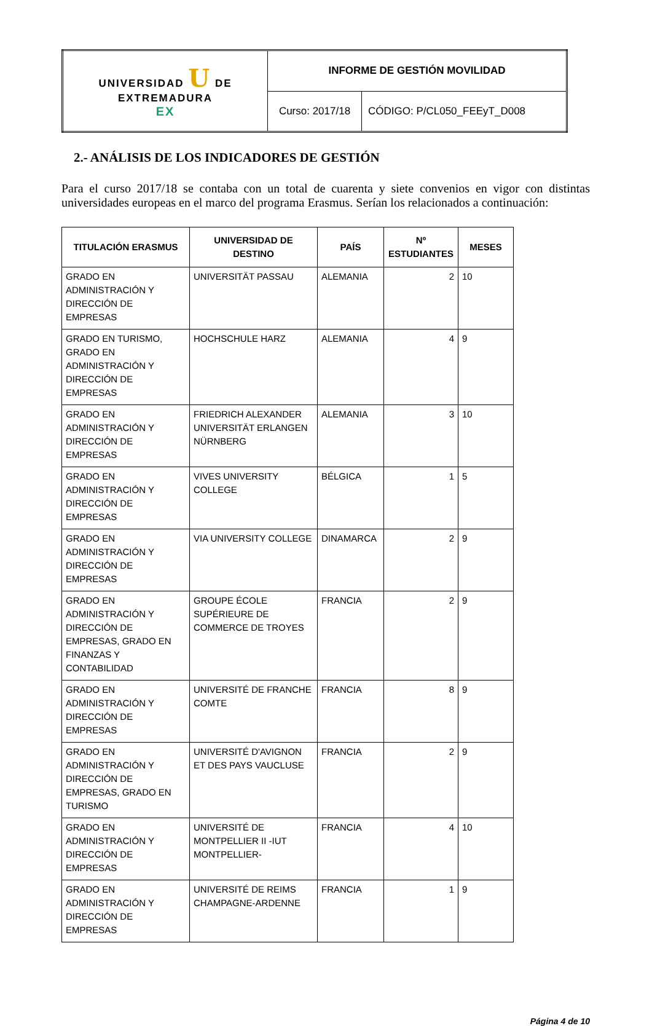| UNIVERSIDAD U DE EXTREMADURA EX | INFORME DE GESTIÓN MOVILIDAD | |
| | Curso: 2017/18 | CÓDIGO: P/CL050_FEEyT_D008 |
2.- ANÁLISIS DE LOS INDICADORES DE GESTIÓN
Para el curso 2017/18 se contaba con un total de cuarenta y siete convenios en vigor con distintas universidades europeas en el marco del programa Erasmus. Serían los relacionados a continuación:
| TITULACIÓN ERASMUS | UNIVERSIDAD DE DESTINO | PAÍS | Nº ESTUDIANTES | MESES |
| --- | --- | --- | --- | --- |
| GRADO EN ADMINISTRACIÓN Y DIRECCIÓN DE EMPRESAS | UNIVERSITÄT PASSAU | ALEMANIA | 2 | 10 |
| GRADO EN TURISMO, GRADO EN ADMINISTRACIÓN Y DIRECCIÓN DE EMPRESAS | HOCHSCHULE HARZ | ALEMANIA | 4 | 9 |
| GRADO EN ADMINISTRACIÓN Y DIRECCIÓN DE EMPRESAS | FRIEDRICH ALEXANDER UNIVERSITÄT ERLANGEN NÜRNBERG | ALEMANIA | 3 | 10 |
| GRADO EN ADMINISTRACIÓN Y DIRECCIÓN DE EMPRESAS | VIVES UNIVERSITY COLLEGE | BÉLGICA | 1 | 5 |
| GRADO EN ADMINISTRACIÓN Y DIRECCIÓN DE EMPRESAS | VIA UNIVERSITY COLLEGE | DINAMARCA | 2 | 9 |
| GRADO EN ADMINISTRACIÓN Y DIRECCIÓN DE EMPRESAS, GRADO EN FINANZAS Y CONTABILIDAD | GROUPE ÉCOLE SUPÉRIEURE DE COMMERCE DE TROYES | FRANCIA | 2 | 9 |
| GRADO EN ADMINISTRACIÓN Y DIRECCIÓN DE EMPRESAS | UNIVERSITÉ DE FRANCHE COMTE | FRANCIA | 8 | 9 |
| GRADO EN ADMINISTRACIÓN Y DIRECCIÓN DE EMPRESAS, GRADO EN TURISMO | UNIVERSITÉ D'AVIGNON ET DES PAYS VAUCLUSE | FRANCIA | 2 | 9 |
| GRADO EN ADMINISTRACIÓN Y DIRECCIÓN DE EMPRESAS | UNIVERSITÉ DE MONTPELLIER II -IUT MONTPELLIER- | FRANCIA | 4 | 10 |
| GRADO EN ADMINISTRACIÓN Y DIRECCIÓN DE EMPRESAS | UNIVERSITÉ DE REIMS CHAMPAGNE-ARDENNE | FRANCIA | 1 | 9 |
Página 4 de 10